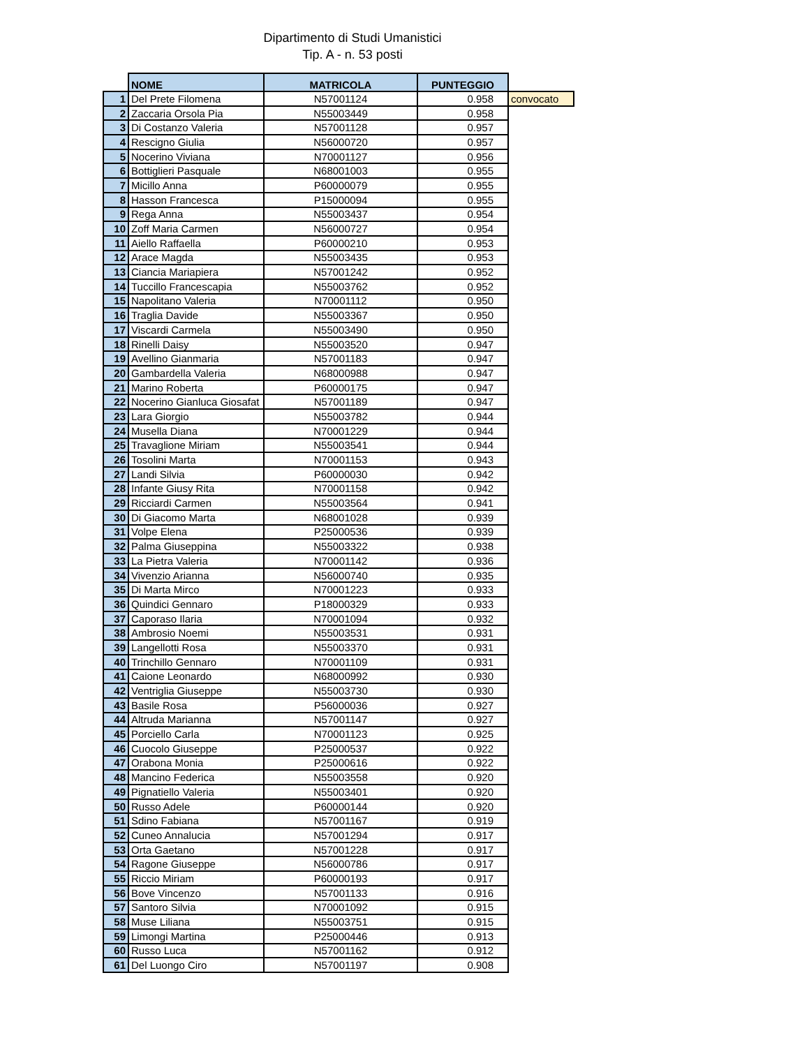Dipartimento di Studi Umanistici
Tip. A - n. 53 posti
| | NOME | MATRICOLA | PUNTEGGIO | |
| --- | --- | --- | --- | --- |
| 1 | Del Prete Filomena | N57001124 | 0.958 | convocato |
| 2 | Zaccaria Orsola Pia | N55003449 | 0.958 | |
| 3 | Di Costanzo Valeria | N57001128 | 0.957 | |
| 4 | Rescigno Giulia | N56000720 | 0.957 | |
| 5 | Nocerino Viviana | N70001127 | 0.956 | |
| 6 | Bottiglieri Pasquale | N68001003 | 0.955 | |
| 7 | Micillo Anna | P60000079 | 0.955 | |
| 8 | Hasson Francesca | P15000094 | 0.955 | |
| 9 | Rega Anna | N55003437 | 0.954 | |
| 10 | Zoff Maria Carmen | N56000727 | 0.954 | |
| 11 | Aiello Raffaella | P60000210 | 0.953 | |
| 12 | Arace Magda | N55003435 | 0.953 | |
| 13 | Ciancia Mariapiera | N57001242 | 0.952 | |
| 14 | Tuccillo Francescapia | N55003762 | 0.952 | |
| 15 | Napolitano Valeria | N70001112 | 0.950 | |
| 16 | Traglia Davide | N55003367 | 0.950 | |
| 17 | Viscardi Carmela | N55003490 | 0.950 | |
| 18 | Rinelli Daisy | N55003520 | 0.947 | |
| 19 | Avellino Gianmaria | N57001183 | 0.947 | |
| 20 | Gambardella Valeria | N68000988 | 0.947 | |
| 21 | Marino Roberta | P60000175 | 0.947 | |
| 22 | Nocerino Gianluca Giosafat | N57001189 | 0.947 | |
| 23 | Lara Giorgio | N55003782 | 0.944 | |
| 24 | Musella Diana | N70001229 | 0.944 | |
| 25 | Travaglione Miriam | N55003541 | 0.944 | |
| 26 | Tosolini Marta | N70001153 | 0.943 | |
| 27 | Landi Silvia | P60000030 | 0.942 | |
| 28 | Infante Giusy Rita | N70001158 | 0.942 | |
| 29 | Ricciardi Carmen | N55003564 | 0.941 | |
| 30 | Di Giacomo Marta | N68001028 | 0.939 | |
| 31 | Volpe Elena | P25000536 | 0.939 | |
| 32 | Palma Giuseppina | N55003322 | 0.938 | |
| 33 | La Pietra Valeria | N70001142 | 0.936 | |
| 34 | Vivenzio Arianna | N56000740 | 0.935 | |
| 35 | Di Marta Mirco | N70001223 | 0.933 | |
| 36 | Quindici Gennaro | P18000329 | 0.933 | |
| 37 | Caporaso Ilaria | N70001094 | 0.932 | |
| 38 | Ambrosio Noemi | N55003531 | 0.931 | |
| 39 | Langellotti Rosa | N55003370 | 0.931 | |
| 40 | Trinchillo Gennaro | N70001109 | 0.931 | |
| 41 | Caione Leonardo | N68000992 | 0.930 | |
| 42 | Ventriglia Giuseppe | N55003730 | 0.930 | |
| 43 | Basile Rosa | P56000036 | 0.927 | |
| 44 | Altruda Marianna | N57001147 | 0.927 | |
| 45 | Porciello Carla | N70001123 | 0.925 | |
| 46 | Cuocolo Giuseppe | P25000537 | 0.922 | |
| 47 | Orabona Monia | P25000616 | 0.922 | |
| 48 | Mancino Federica | N55003558 | 0.920 | |
| 49 | Pignatiello Valeria | N55003401 | 0.920 | |
| 50 | Russo Adele | P60000144 | 0.920 | |
| 51 | Sdino Fabiana | N57001167 | 0.919 | |
| 52 | Cuneo Annalucia | N57001294 | 0.917 | |
| 53 | Orta Gaetano | N57001228 | 0.917 | |
| 54 | Ragone Giuseppe | N56000786 | 0.917 | |
| 55 | Riccio Miriam | P60000193 | 0.917 | |
| 56 | Bove Vincenzo | N57001133 | 0.916 | |
| 57 | Santoro Silvia | N70001092 | 0.915 | |
| 58 | Muse Liliana | N55003751 | 0.915 | |
| 59 | Limongi Martina | P25000446 | 0.913 | |
| 60 | Russo Luca | N57001162 | 0.912 | |
| 61 | Del Luongo Ciro | N57001197 | 0.908 | |